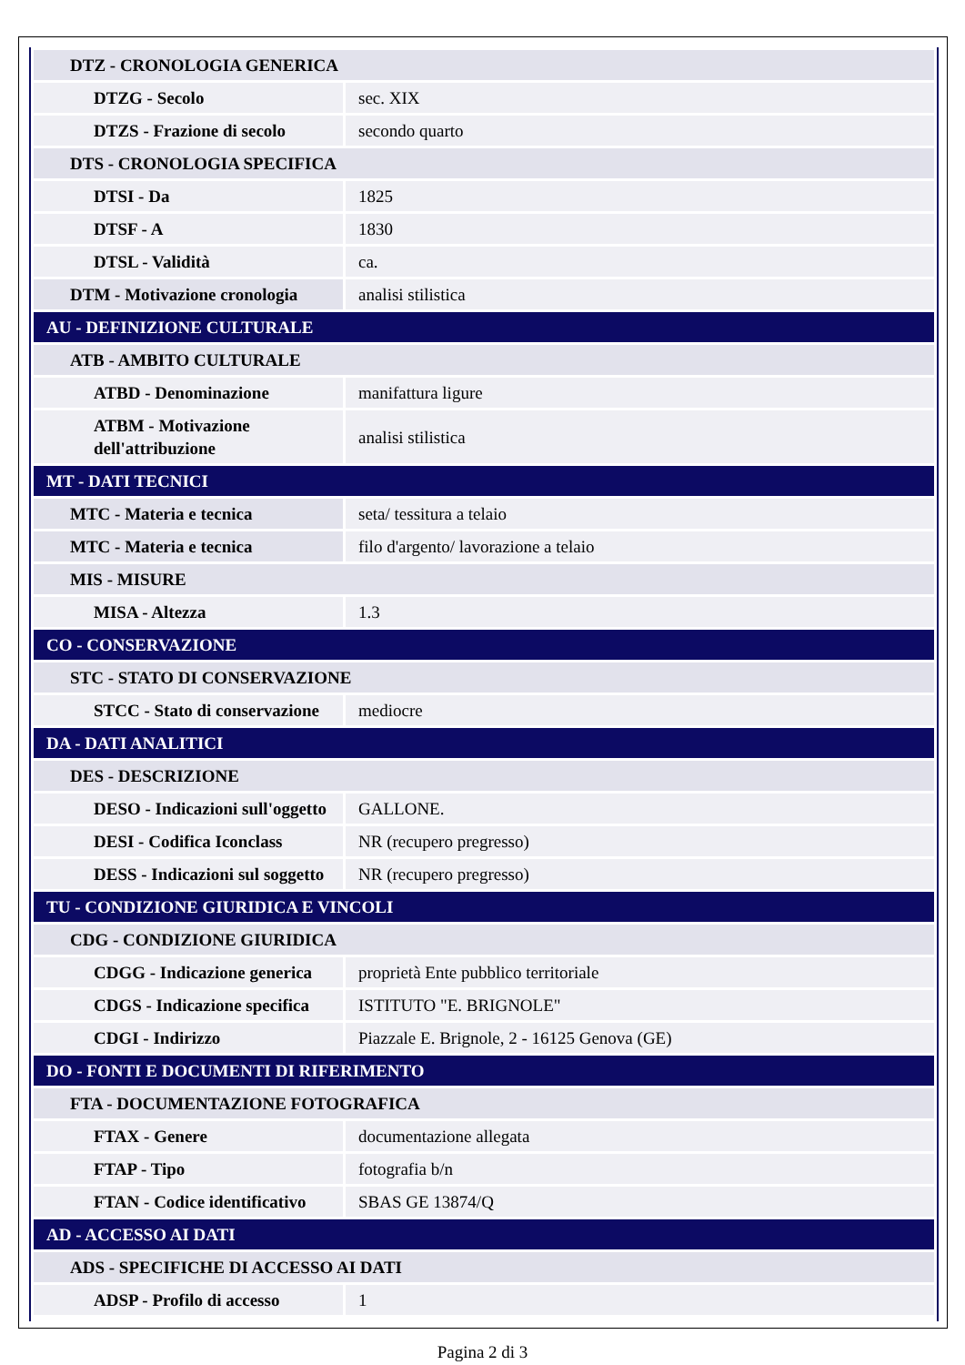| DTZ - CRONOLOGIA GENERICA | |
| DTZG - Secolo | sec. XIX |
| DTZS - Frazione di secolo | secondo quarto |
| DTS - CRONOLOGIA SPECIFICA | |
| DTSI - Da | 1825 |
| DTSF - A | 1830 |
| DTSL - Validità | ca. |
| DTM - Motivazione cronologia | analisi stilistica |
| AU - DEFINIZIONE CULTURALE | |
| ATB - AMBITO CULTURALE | |
| ATBD - Denominazione | manifattura ligure |
| ATBM - Motivazione dell'attribuzione | analisi stilistica |
| MT - DATI TECNICI | |
| MTC - Materia e tecnica | seta/ tessitura a telaio |
| MTC - Materia e tecnica | filo d'argento/ lavorazione a telaio |
| MIS - MISURE | |
| MISA - Altezza | 1.3 |
| CO - CONSERVAZIONE | |
| STC - STATO DI CONSERVAZIONE | |
| STCC - Stato di conservazione | mediocre |
| DA - DATI ANALITICI | |
| DES - DESCRIZIONE | |
| DESO - Indicazioni sull'oggetto | GALLONE. |
| DESI - Codifica Iconclass | NR (recupero pregresso) |
| DESS - Indicazioni sul soggetto | NR (recupero pregresso) |
| TU - CONDIZIONE GIURIDICA E VINCOLI | |
| CDG - CONDIZIONE GIURIDICA | |
| CDGG - Indicazione generica | proprietà Ente pubblico territoriale |
| CDGS - Indicazione specifica | ISTITUTO "E. BRIGNOLE" |
| CDGI - Indirizzo | Piazzale E. Brignole, 2 - 16125 Genova (GE) |
| DO - FONTI E DOCUMENTI DI RIFERIMENTO | |
| FTA - DOCUMENTAZIONE FOTOGRAFICA | |
| FTAX - Genere | documentazione allegata |
| FTAP - Tipo | fotografia b/n |
| FTAN - Codice identificativo | SBAS GE 13874/Q |
| AD - ACCESSO AI DATI | |
| ADS - SPECIFICHE DI ACCESSO AI DATI | |
| ADSP - Profilo di accesso | 1 |
Pagina 2 di 3